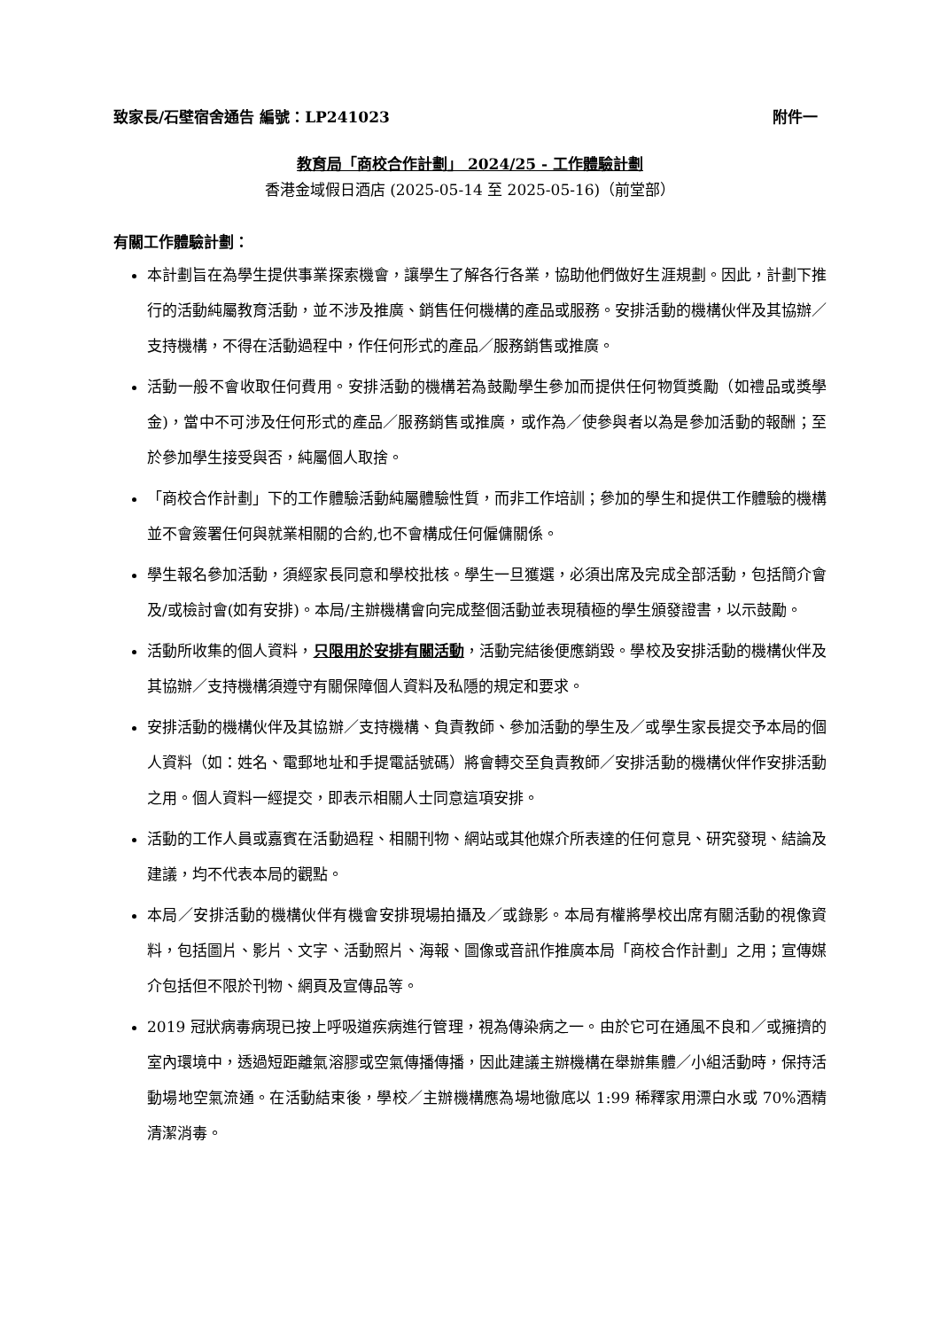致家長/石壁宿舍通告 編號：LP241023 附件一
教育局「商校合作計劃」 2024/25 - 工作體驗計劃
香港金域假日酒店 (2025-05-14 至 2025-05-16)（前堂部）
有關工作體驗計劃：
本計劃旨在為學生提供事業探索機會，讓學生了解各行各業，協助他們做好生涯規劃。因此，計劃下推行的活動純屬教育活動，並不涉及推廣、銷售任何機構的產品或服務。安排活動的機構伙伴及其協辦／支持機構，不得在活動過程中，作任何形式的產品／服務銷售或推廣。
活動一般不會收取任何費用。安排活動的機構若為鼓勵學生參加而提供任何物質獎勵（如禮品或獎學金)，當中不可涉及任何形式的產品／服務銷售或推廣，或作為／使參與者以為是參加活動的報酬；至於參加學生接受與否，純屬個人取捨。
「商校合作計劃」下的工作體驗活動純屬體驗性質，而非工作培訓；參加的學生和提供工作體驗的機構並不會簽署任何與就業相關的合約,也不會構成任何僱傭關係。
學生報名參加活動，須經家長同意和學校批核。學生一旦獲選，必須出席及完成全部活動，包括簡介會及/或檢討會(如有安排)。本局/主辦機構會向完成整個活動並表現積極的學生頒發證書，以示鼓勵。
活動所收集的個人資料，只限用於安排有關活動，活動完結後便應銷毀。學校及安排活動的機構伙伴及其協辦／支持機構須遵守有關保障個人資料及私隱的規定和要求。
安排活動的機構伙伴及其協辦／支持機構、負責教師、參加活動的學生及／或學生家長提交予本局的個人資料（如：姓名、電郵地址和手提電話號碼）將會轉交至負責教師／安排活動的機構伙伴作安排活動之用。個人資料一經提交，即表示相關人士同意這項安排。
活動的工作人員或嘉賓在活動過程、相關刊物、網站或其他媒介所表達的任何意見、研究發現、結論及建議，均不代表本局的觀點。
本局／安排活動的機構伙伴有機會安排現場拍攝及／或錄影。本局有權將學校出席有關活動的視像資料，包括圖片、影片、文字、活動照片、海報、圖像或音訊作推廣本局「商校合作計劃」之用；宣傳媒介包括但不限於刊物、網頁及宣傳品等。
2019 冠狀病毒病現已按上呼吸道疾病進行管理，視為傳染病之一。由於它可在通風不良和／或擁擠的室內環境中，透過短距離氣溶膠或空氣傳播傳播，因此建議主辦機構在舉辦集體／小組活動時，保持活動場地空氣流通。在活動結束後，學校／主辦機構應為場地徹底以 1:99 稀釋家用漂白水或 70%酒精清潔消毒。